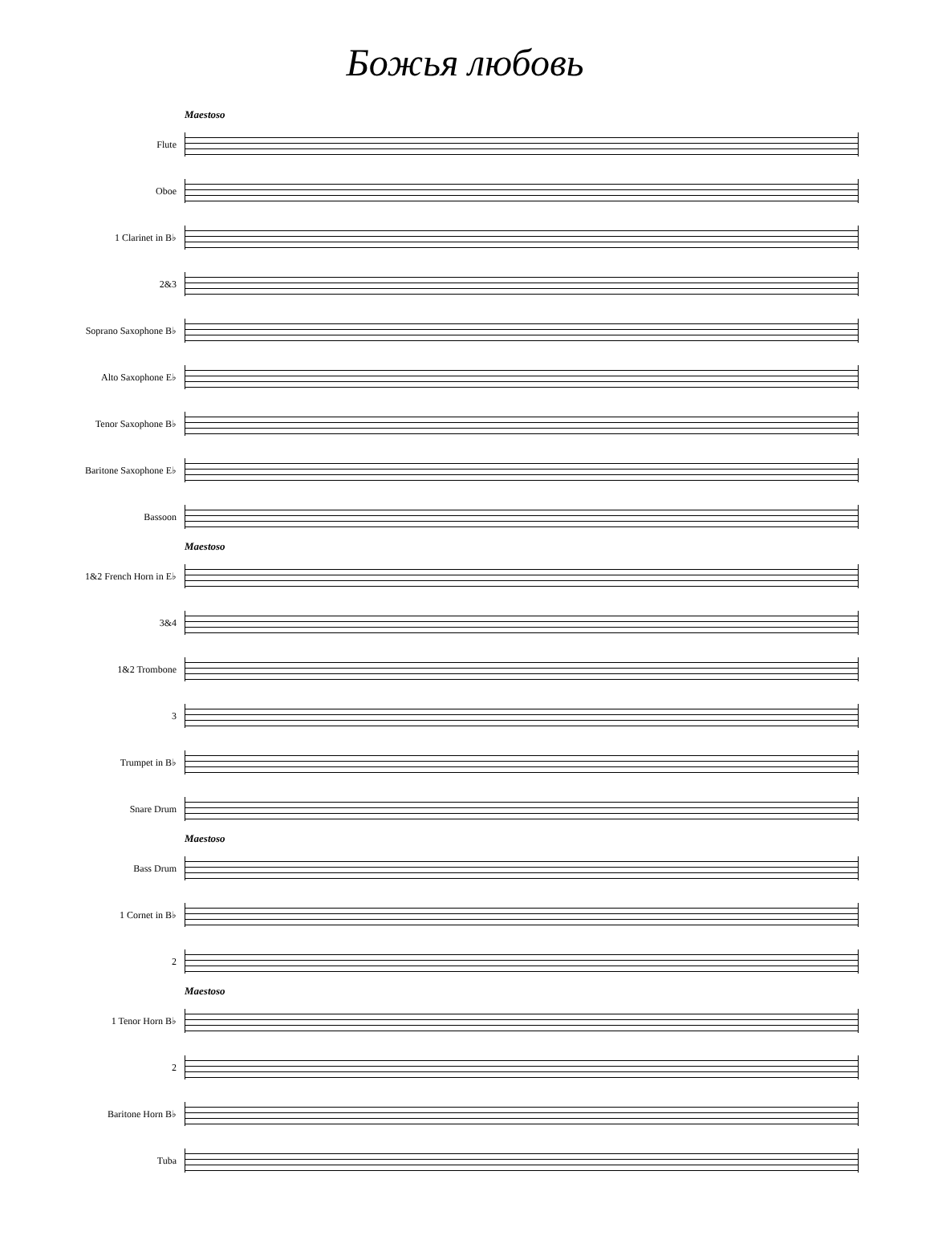Божья любовь
Maestoso
Flute
Oboe
1 Clarinet in B♭
2&3
Soprano Saxophone B♭
Alto Saxophone E♭
Tenor Saxophone B♭
Baritone Saxophone E♭
Bassoon
Maestoso
1&2 French Horn in E♭
3&4
1&2 Trombone
3
Trumpet in B♭
Snare Drum
Maestoso
Bass Drum
1 Cornet in B♭
2
Maestoso
1 Tenor Horn B♭
2
Baritone Horn B♭
Tuba